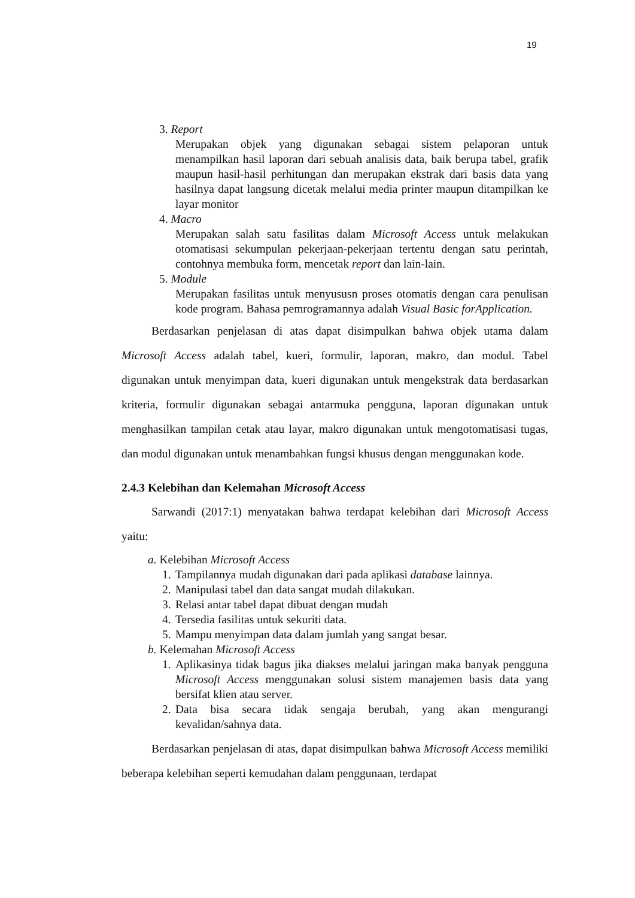19
3. Report
Merupakan objek yang digunakan sebagai sistem pelaporan untuk menampilkan hasil laporan dari sebuah analisis data, baik berupa tabel, grafik maupun hasil-hasil perhitungan dan merupakan ekstrak dari basis data yang hasilnya dapat langsung dicetak melalui media printer maupun ditampilkan ke layar monitor
4. Macro
Merupakan salah satu fasilitas dalam Microsoft Access untuk melakukan otomatisasi sekumpulan pekerjaan-pekerjaan tertentu dengan satu perintah, contohnya membuka form, mencetak report dan lain-lain.
5. Module
Merupakan fasilitas untuk menyususn proses otomatis dengan cara penulisan kode program. Bahasa pemrogramannya adalah Visual Basic forApplication.
Berdasarkan penjelasan di atas dapat disimpulkan bahwa objek utama dalam Microsoft Access adalah tabel, kueri, formulir, laporan, makro, dan modul. Tabel digunakan untuk menyimpan data, kueri digunakan untuk mengekstrak data berdasarkan kriteria, formulir digunakan sebagai antarmuka pengguna, laporan digunakan untuk menghasilkan tampilan cetak atau layar, makro digunakan untuk mengotomatisasi tugas, dan modul digunakan untuk menambahkan fungsi khusus dengan menggunakan kode.
2.4.3 Kelebihan dan Kelemahan Microsoft Access
Sarwandi (2017:1) menyatakan bahwa terdapat kelebihan dari Microsoft Access yaitu:
a. Kelebihan Microsoft Access
1. Tampilannya mudah digunakan dari pada aplikasi database lainnya.
2. Manipulasi tabel dan data sangat mudah dilakukan.
3. Relasi antar tabel dapat dibuat dengan mudah
4. Tersedia fasilitas untuk sekuriti data.
5. Mampu menyimpan data dalam jumlah yang sangat besar.
b. Kelemahan Microsoft Access
1. Aplikasinya tidak bagus jika diakses melalui jaringan maka banyak pengguna Microsoft Access menggunakan solusi sistem manajemen basis data yang bersifat klien atau server.
2. Data bisa secara tidak sengaja berubah, yang akan mengurangi kevalidan/sahnya data.
Berdasarkan penjelasan di atas, dapat disimpulkan bahwa Microsoft Access memiliki beberapa kelebihan seperti kemudahan dalam penggunaan, terdapat